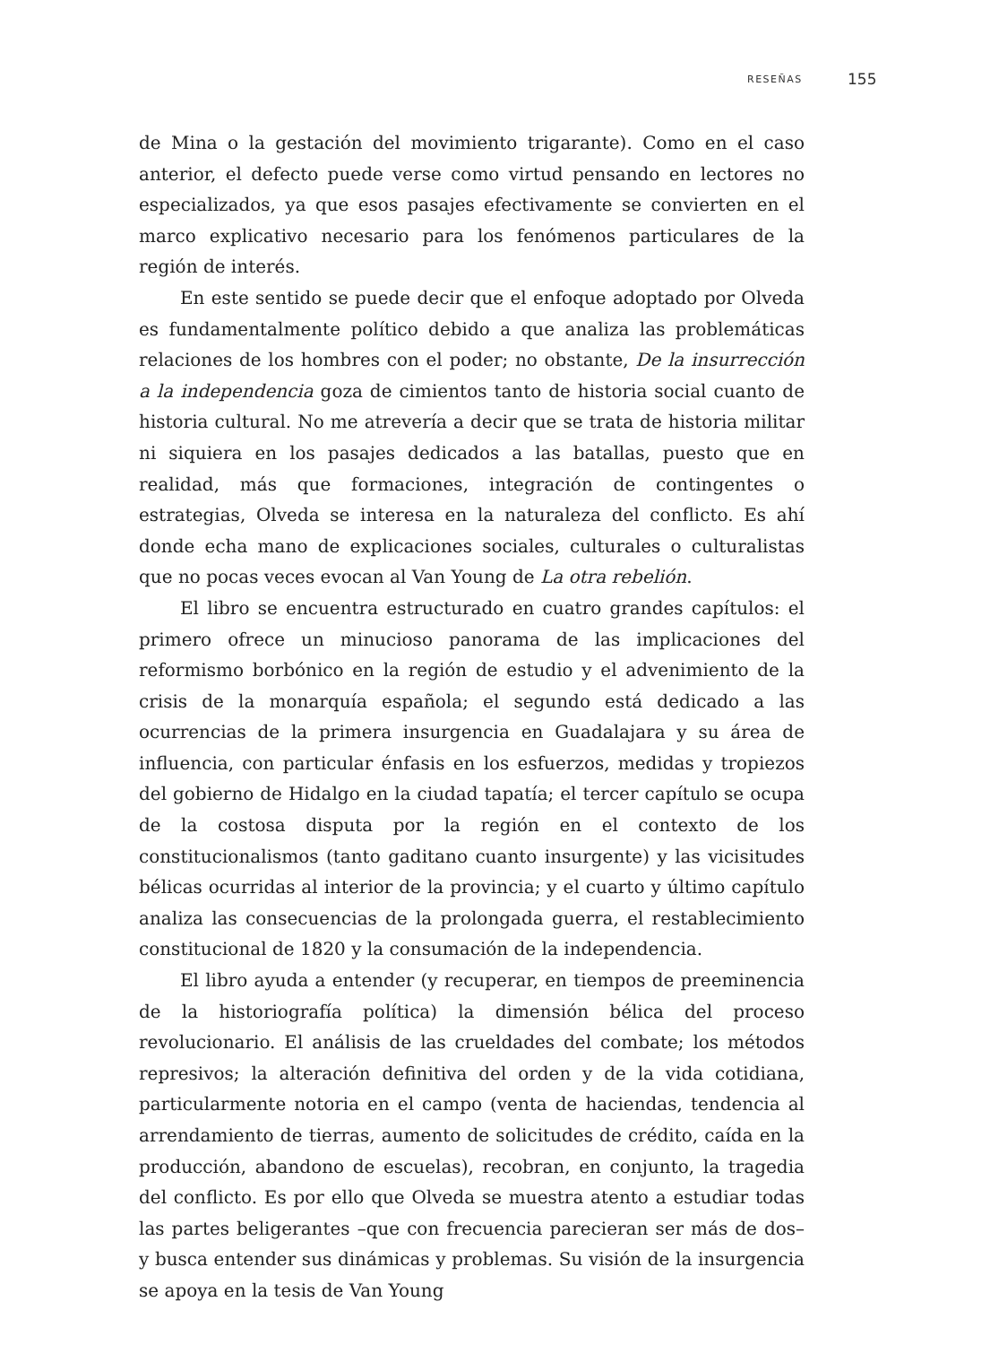RESEÑAS 155
de Mina o la gestación del movimiento trigarante). Como en el caso anterior, el defecto puede verse como virtud pensando en lectores no especializados, ya que esos pasajes efectivamente se convierten en el marco explicativo necesario para los fenómenos particulares de la región de interés.
En este sentido se puede decir que el enfoque adoptado por Olveda es fundamentalmente político debido a que analiza las problemáticas relaciones de los hombres con el poder; no obstante, De la insurrección a la independencia goza de cimientos tanto de historia social cuanto de historia cultural. No me atrevería a decir que se trata de historia militar ni siquiera en los pasajes dedicados a las batallas, puesto que en realidad, más que formaciones, integración de contingentes o estrategias, Olveda se interesa en la naturaleza del conflicto. Es ahí donde echa mano de explicaciones sociales, culturales o culturalistas que no pocas veces evocan al Van Young de La otra rebelión.
El libro se encuentra estructurado en cuatro grandes capítulos: el primero ofrece un minucioso panorama de las implicaciones del reformismo borbónico en la región de estudio y el advenimiento de la crisis de la monarquía española; el segundo está dedicado a las ocurrencias de la primera insurgencia en Guadalajara y su área de influencia, con particular énfasis en los esfuerzos, medidas y tropiezos del gobierno de Hidalgo en la ciudad tapatía; el tercer capítulo se ocupa de la costosa disputa por la región en el contexto de los constitucionalismos (tanto gaditano cuanto insurgente) y las vicisitudes bélicas ocurridas al interior de la provincia; y el cuarto y último capítulo analiza las consecuencias de la prolongada guerra, el restablecimiento constitucional de 1820 y la consumación de la independencia.
El libro ayuda a entender (y recuperar, en tiempos de preeminencia de la historiografía política) la dimensión bélica del proceso revolucionario. El análisis de las crueldades del combate; los métodos represivos; la alteración definitiva del orden y de la vida cotidiana, particularmente notoria en el campo (venta de haciendas, tendencia al arrendamiento de tierras, aumento de solicitudes de crédito, caída en la producción, abandono de escuelas), recobran, en conjunto, la tragedia del conflicto. Es por ello que Olveda se muestra atento a estudiar todas las partes beligerantes –que con frecuencia parecieran ser más de dos– y busca entender sus dinámicas y problemas. Su visión de la insurgencia se apoya en la tesis de Van Young